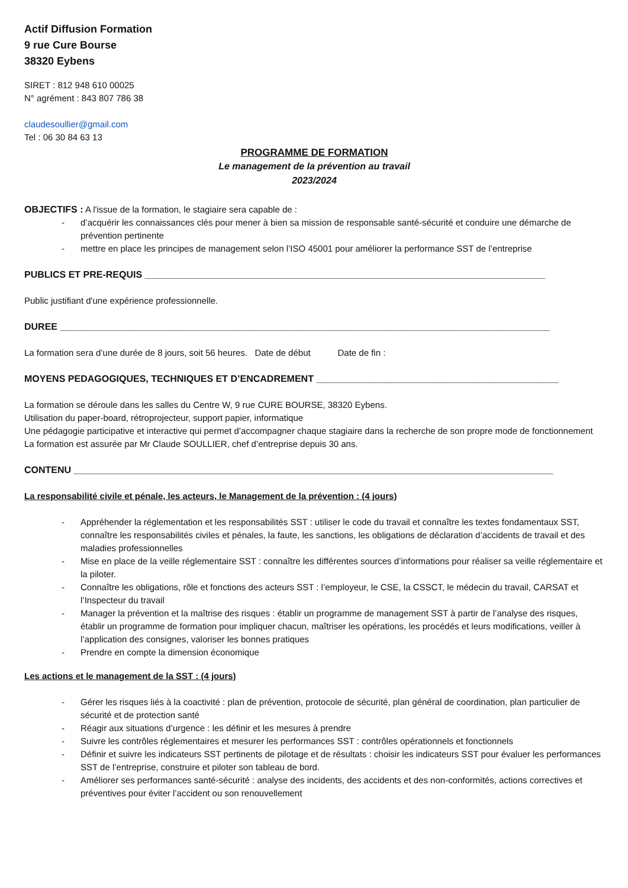Actif Diffusion Formation
9 rue Cure Bourse
38320 Eybens
SIRET : 812 948 610 00025
N° agrément : 843 807 786 38
claudesoullier@gmail.com
Tel : 06 30 84 63 13
PROGRAMME DE FORMATION
Le management de la prévention au travail
2023/2024
OBJECTIFS : A l'issue de la formation, le stagiaire sera capable de :
- d’acquérir les connaissances clés pour mener à bien sa mission de responsable santé-sécurité et conduire une démarche de prévention pertinente
- mettre en place les principes de management selon l’ISO 45001 pour améliorer la performance SST de l’entreprise
PUBLICS ET PRE-REQUIS ____________________________________________________________________________
Public justifiant d'une expérience professionnelle.
DUREE _____________________________________________________________________________________________
La formation sera d’une durée de 8 jours, soit 56 heures. Date de début Date de fin :
MOYENS PEDAGOGIQUES, TECHNIQUES ET D’ENCADREMENT ______________________________________________
La formation se déroule dans les salles du Centre W, 9 rue CURE BOURSE, 38320 Eybens.
Utilisation du paper-board, rétroprojecteur, support papier, informatique
Une pédagogie participative et interactive qui permet d’accompagner chaque stagiaire dans la recherche de son propre mode de fonctionnement
La formation est assurée par Mr Claude SOULLIER, chef d’entreprise depuis 30 ans.
CONTENU ___________________________________________________________________________________________
La responsabilité civile et pénale, les acteurs, le Management de la prévention : (4 jours)
- Appréhender la réglementation et les responsabilités SST : utiliser le code du travail et connaître les textes fondamentaux SST, connaître les responsabilités civiles et pénales, la faute, les sanctions, les obligations de déclaration d’accidents de travail et des maladies professionnelles
- Mise en place de la veille réglementaire SST : connaître les différentes sources d’informations pour réaliser sa veille réglementaire et la piloter.
- Connaître les obligations, rôle et fonctions des acteurs SST : l’employeur, le CSE, la CSSCT, le médecin du travail, CARSAT et l’Inspecteur du travail
- Manager la prévention et la maîtrise des risques : établir un programme de management SST à partir de l’analyse des risques, établir un programme de formation pour impliquer chacun, maîtriser les opérations, les procédés et leurs modifications, veiller à l’application des consignes, valoriser les bonnes pratiques
- Prendre en compte la dimension économique
Les actions et le management de la SST : (4 jours)
- Gérer les risques liés à la coactivité : plan de prévention, protocole de sécurité, plan général de coordination, plan particulier de sécurité et de protection santé
- Réagir aux situations d’urgence : les définir et les mesures à prendre
- Suivre les contrôles réglementaires et mesurer les performances SST : contrôles opérationnels et fonctionnels
- Définir et suivre les indicateurs SST pertinents de pilotage et de résultats : choisir les indicateurs SST pour évaluer les performances SST de l’entreprise, construire et piloter son tableau de bord.
- Améliorer ses performances santé-sécurité : analyse des incidents, des accidents et des non-conformités, actions correctives et préventives pour éviter l’accident ou son renouvellement